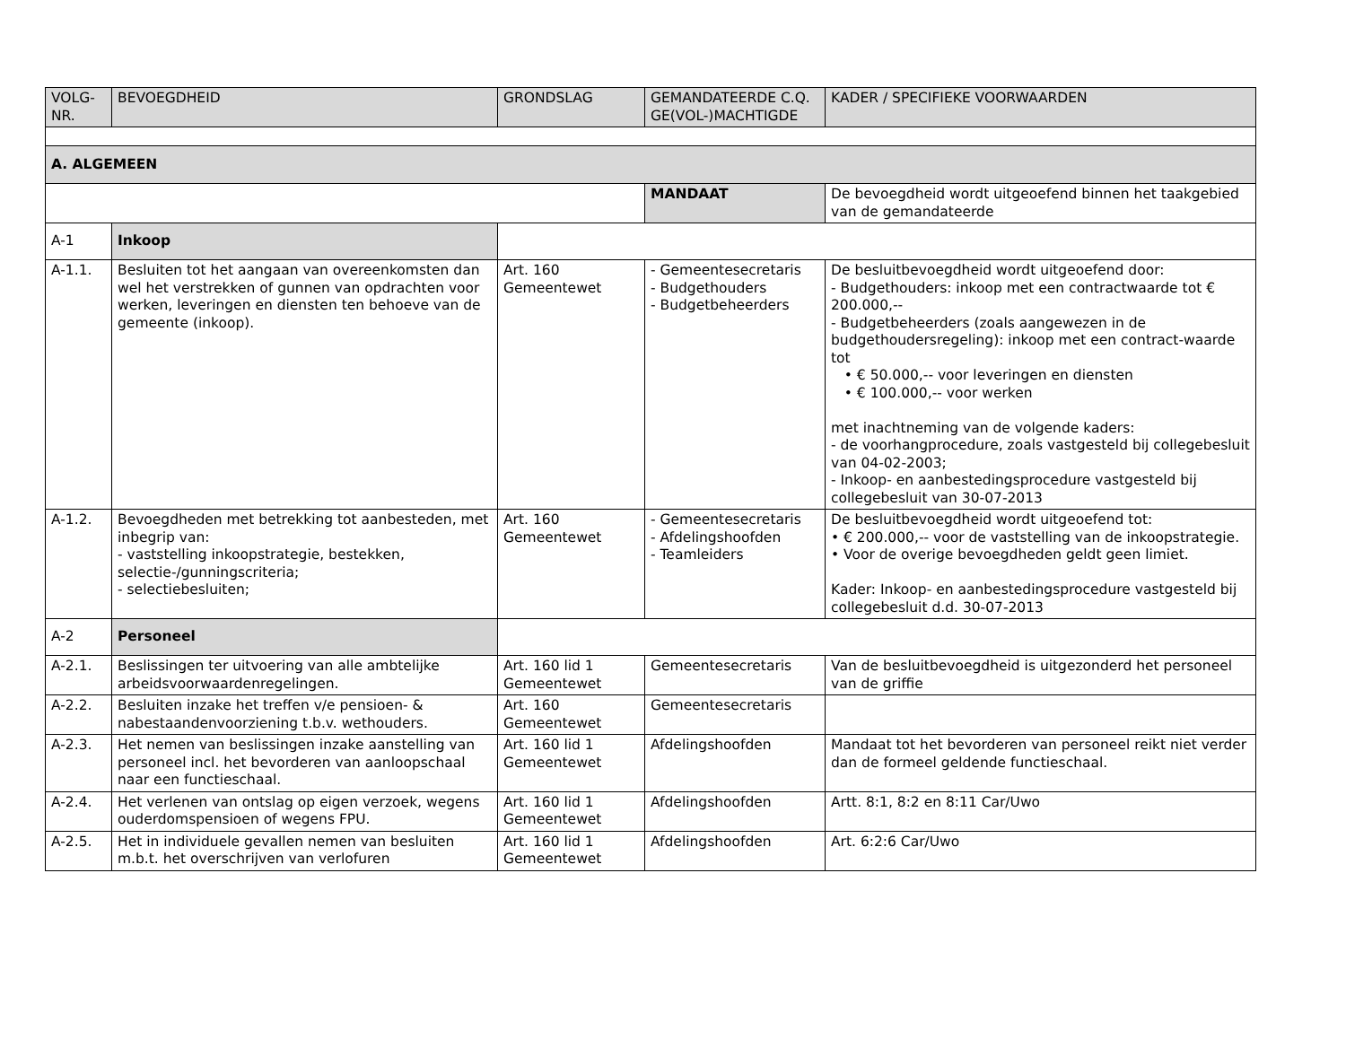| VOLG- NR. | BEVOEGDHEID | GRONDSLAG | GEMANDATEERDE C.Q. GE(VOL-)MACHTIGDE | KADER / SPECIFIEKE VOORWAARDEN |
| --- | --- | --- | --- | --- |
| A. ALGEMEEN | | | | |
| | | | MANDAAT | De bevoegdheid wordt uitgeoefend binnen het taakgebied van de gemandateerde |
| A-1 | Inkoop | | | |
| A-1.1. | Besluiten tot het aangaan van overeenkomsten dan wel het verstrekken of gunnen van opdrachten voor werken, leveringen en diensten ten behoeve van de gemeente (inkoop). | Art. 160 Gemeentewet | - Gemeentesecretaris - Budgethouders - Budgetbeheerders | De besluitbevoegdheid wordt uitgeoefend door: - Budgethouders: inkoop met een contractwaarde tot € 200.000,-- - Budgetbeheerders (zoals aangewezen in de budgethoudersregeling): inkoop met een contract-waarde tot • € 50.000,-- voor leveringen en diensten • € 100.000,-- voor werken met inachtneming van de volgende kaders: - de voorhangprocedure, zoals vastgesteld bij collegebesluit van 04-02-2003; - Inkoop- en aanbestedingsprocedure vastgesteld bij collegebesluit van 30-07-2013 |
| A-1.2. | Bevoegdheden met betrekking tot aanbesteden, met inbegrip van: - vaststelling inkoopstrategie, bestekken, selectie-/gunningscriteria; - selectiebesluiten; | Art. 160 Gemeentewet | - Gemeentesecretaris - Afdelingshoofden - Teamleiders | De besluitbevoegdheid wordt uitgeoefend tot: • € 200.000,-- voor de vaststelling van de inkoopstrategie. • Voor de overige bevoegdheden geldt geen limiet. Kader: Inkoop- en aanbestedingsprocedure vastgesteld bij collegebesluit d.d. 30-07-2013 |
| A-2 | Personeel | | | |
| A-2.1. | Beslissingen ter uitvoering van alle ambtelijke arbeidsvoorwaardenregelingen. | Art. 160 lid 1 Gemeentewet | Gemeentesecretaris | Van de besluitbevoegdheid is uitgezonderd het personeel van de griffie |
| A-2.2. | Besluiten inzake het treffen v/e pensioen- & nabestaandenvoorziening t.b.v. wethouders. | Art. 160 Gemeentewet | Gemeentesecretaris | |
| A-2.3. | Het nemen van beslissingen inzake aanstelling van personeel incl. het bevorderen van aanloopschaal naar een functieschaal. | Art. 160 lid 1 Gemeentewet | Afdelingshoofden | Mandaat tot het bevorderen van personeel reikt niet verder dan de formeel geldende functieschaal. |
| A-2.4. | Het verlenen van ontslag op eigen verzoek, wegens ouderdomspensioen of wegens FPU. | Art. 160 lid 1 Gemeentewet | Afdelingshoofden | Artt. 8:1, 8:2 en 8:11 Car/Uwo |
| A-2.5. | Het in individuele gevallen nemen van besluiten m.b.t. het overschrijven van verlofuren | Art. 160 lid 1 Gemeentewet | Afdelingshoofden | Art. 6:2:6 Car/Uwo |